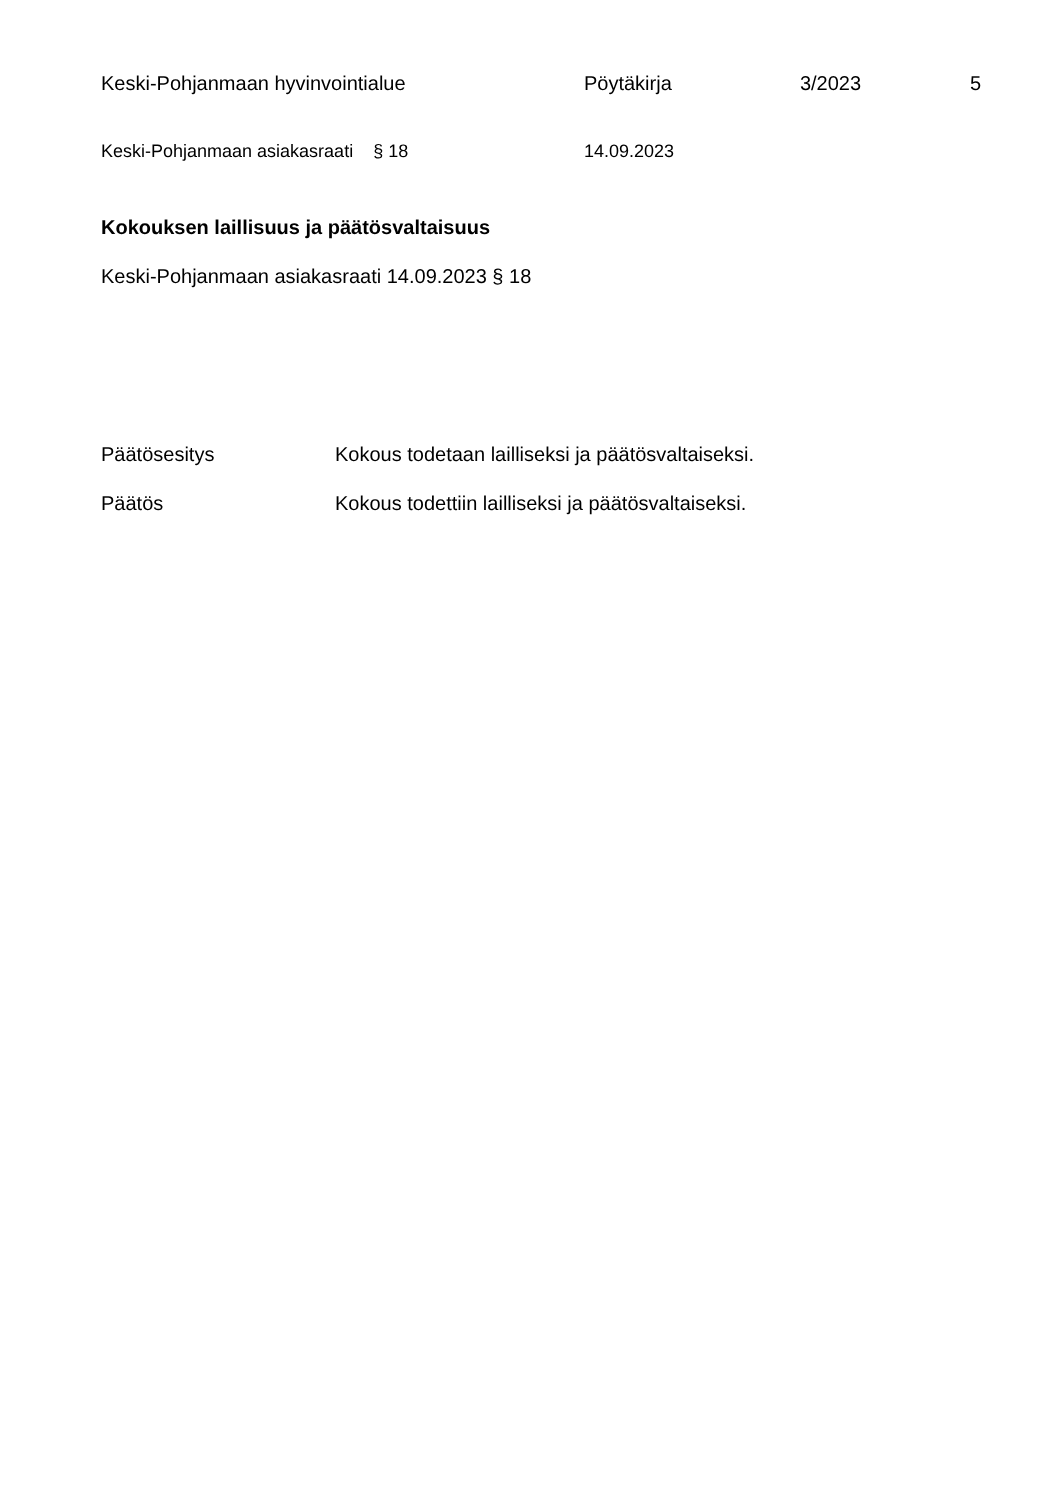Keski-Pohjanmaan hyvinvointialue Pöytäkirja 3/2023 5
Keski-Pohjanmaan asiakasraati § 18 14.09.2023
Kokouksen laillisuus ja päätösvaltaisuus
Keski-Pohjanmaan asiakasraati 14.09.2023 § 18
Päätösesitys Kokous todetaan lailliseksi ja päätösvaltaiseksi.
Päätös Kokous todettiin lailliseksi ja päätösvaltaiseksi.